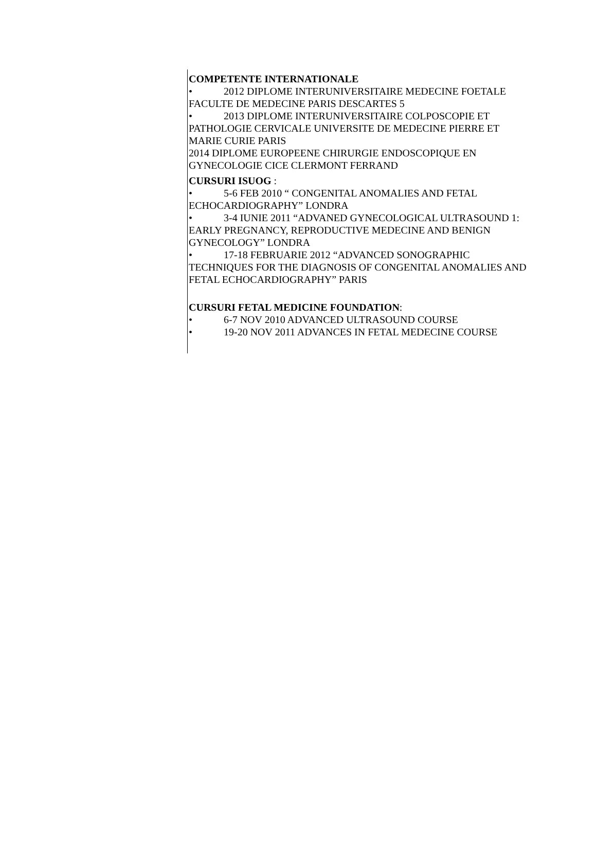COMPETENTE INTERNATIONALE
• 2012 DIPLOME INTERUNIVERSITAIRE MEDECINE FOETALE FACULTE DE MEDECINE PARIS DESCARTES 5
• 2013 DIPLOME INTERUNIVERSITAIRE COLPOSCOPIE ET PATHOLOGIE CERVICALE UNIVERSITE DE MEDECINE PIERRE ET MARIE CURIE PARIS
2014 DIPLOME EUROPEENE CHIRURGIE ENDOSCOPIQUE EN GYNECOLOGIE CICE CLERMONT FERRAND
CURSURI ISUOG :
• 5-6 FEB 2010 “ CONGENITAL ANOMALIES AND FETAL ECHOCARDIOGRAPHY” LONDRA
• 3-4 IUNIE 2011 “ADVANED GYNECOLOGICAL ULTRASOUND 1: EARLY PREGNANCY, REPRODUCTIVE MEDECINE AND BENIGN GYNECOLOGY” LONDRA
• 17-18 FEBRUARIE 2012 “ADVANCED SONOGRAPHIC TECHNIQUES FOR THE DIAGNOSIS OF CONGENITAL ANOMALIES AND FETAL ECHOCARDIOGRAPHY” PARIS
CURSURI FETAL MEDICINE FOUNDATION:
• 6-7 NOV 2010 ADVANCED ULTRASOUND COURSE
• 19-20 NOV 2011 ADVANCES IN FETAL MEDECINE COURSE